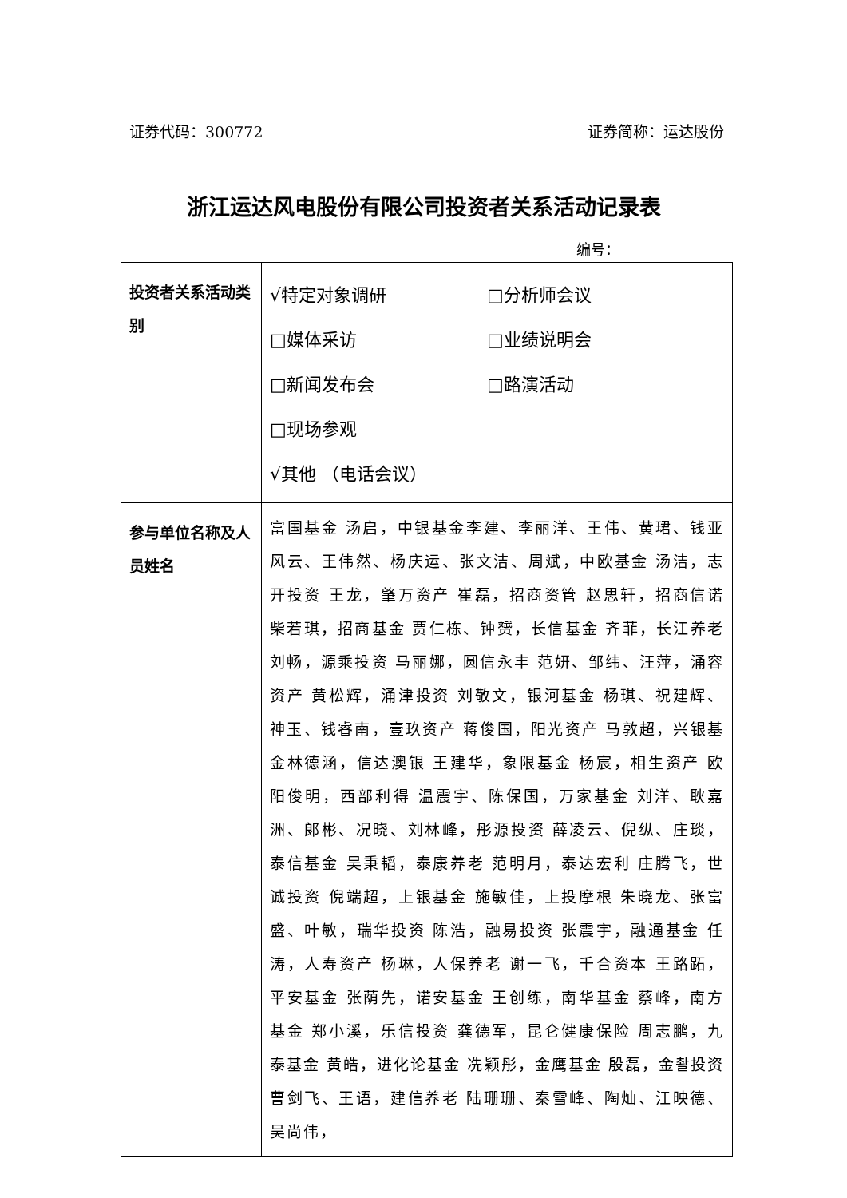证券代码：300772 证券简称：运达股份
浙江运达风电股份有限公司投资者关系活动记录表
编号：
| 投资者关系活动类别 | √特定对象调研 □分析师会议 □媒体采访 □业绩说明会 □新闻发布会 □路演活动 □现场参观 √其他 （电话会议） |
| 参与单位名称及人员姓名 | 富国基金 汤启，中银基金李建、李丽洋、王伟、黄珺、钱亚风云、王伟然、杨庆运、张文洁、周斌，中欧基金 汤洁，志开投资 王龙，肇万资产 崔磊，招商资管 赵思轩，招商信诺 柴若琪，招商基金 贾仁栋、钟赟，长信基金 齐菲，长江养老 刘畅，源乘投资 马丽娜，圆信永丰 范妍、邹纬、汪萍，涌容资产 黄松辉，涌津投资 刘敬文，银河基金 杨琪、祝建辉、神玉、钱睿南，壹玖资产 蒋俊国，阳光资产 马敦超，兴银基金林德涵，信达澳银 王建华，象限基金 杨宸，相生资产 欧阳俊明，西部利得 温震宇、陈保国，万家基金 刘洋、耿嘉洲、郎彬、况晓、刘林峰，彤源投资 薛凌云、倪纵、庄琰，泰信基金 吴秉韬，泰康养老 范明月，泰达宏利 庄腾飞，世诚投资 倪端超，上银基金 施敏佳，上投摩根 朱晓龙、张富盛、叶敏，瑞华投资 陈浩，融易投资 张震宇，融通基金 任涛，人寿资产 杨琳，人保养老 谢一飞，千合资本 王路跖，平安基金 张荫先，诺安基金 王创练，南华基金 蔡峰，南方基金 郑小溪，乐信投资 龚德军，昆仑健康保险 周志鹏，九泰基金 黄皓，进化论基金 冼颖彤，金鹰基金 殷磊，金촬投资 曹剑飞、王语，建信养老 陆珊珊、秦雪峰、陶灿、江映德、吴尚伟， |